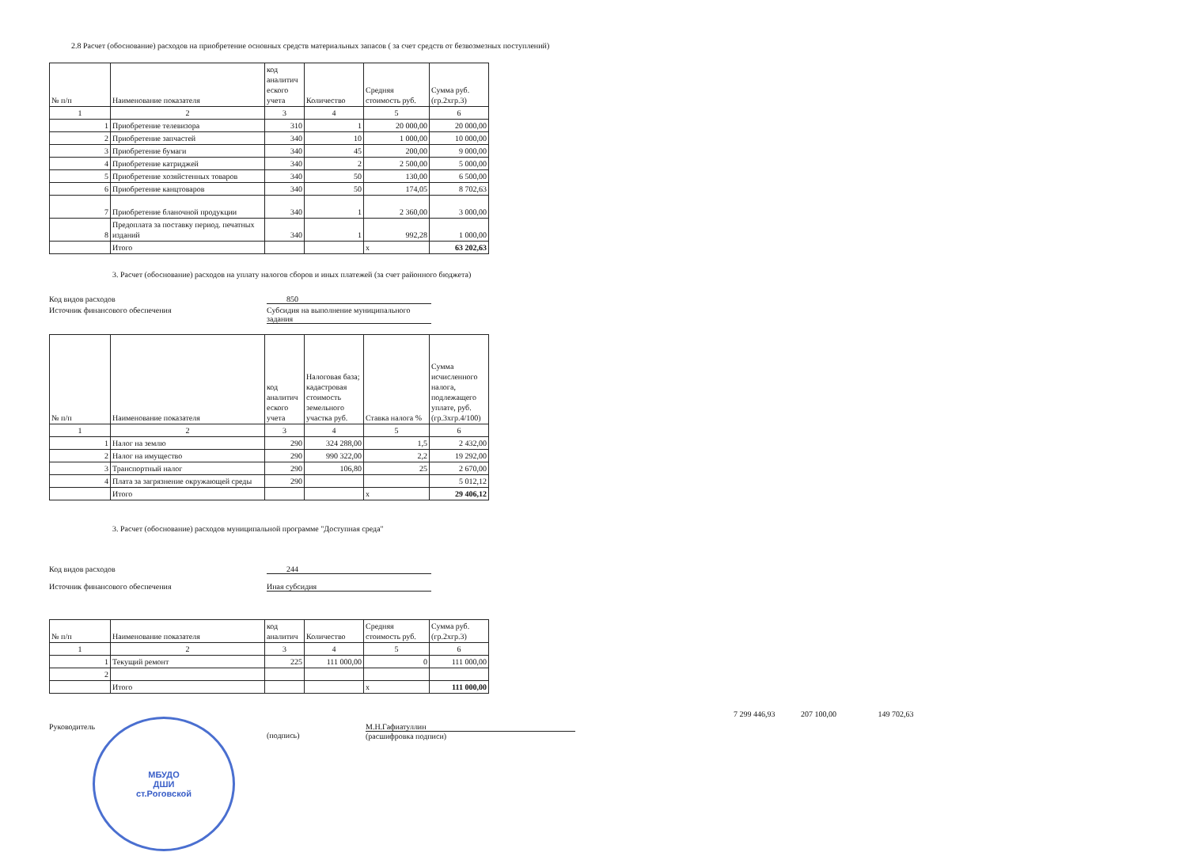2.8 Расчет (обоснование) расходов на приобретение основных средств материальных запасов ( за счет средств от безвозмезных поступлений)
| № п/п | Наименование показателя | код аналитич еского учета | Количество | Средняя стоимость руб. | Сумма руб. (гр.2хгр.3) |
| --- | --- | --- | --- | --- | --- |
| 1 | 2 | 3 | 4 | 5 | 6 |
| 1 | Приобретение телевизора | 310 | 1 | 20 000,00 | 20 000,00 |
| 2 | Приобретение запчастей | 340 | 10 | 1 000,00 | 10 000,00 |
| 3 | Приобретение бумаги | 340 | 45 | 200,00 | 9 000,00 |
| 4 | Приобретение катриджей | 340 | 2 | 2 500,00 | 5 000,00 |
| 5 | Приобретение хозяйстенных товаров | 340 | 50 | 130,00 | 6 500,00 |
| 6 | Приобретение канцтоваров | 340 | 50 | 174,05 | 8 702,63 |
| 7 | Приобретение бланочной продукции | 340 | 1 | 2 360,00 | 3 000,00 |
| 8 | Предоплата за поставку период. печатных изданий | 340 | 1 | 992,28 | 1 000,00 |
| | Итого | | | х | 63 202,63 |
3. Расчет (обоснование) расходов на уплату налогов сборов и иных платежей (за счет районного бюджета)
Код видов расходов 850
Источник финансового обеспечения Субсидия на выполнение муниципального задания
| № п/п | Наименование показателя | код аналитич еского учета | Налоговая база; кадастровая стоимость земельного участка руб. | Ставка налога % | Сумма исчисленного налога, подлежащего уплате, руб. (гр.3хгр.4/100) |
| --- | --- | --- | --- | --- | --- |
| 1 | 2 | 3 | 4 | 5 | 6 |
| 1 | Налог на землю | 290 | 324 288,00 | 1,5 | 2 432,00 |
| 2 | Налог на имущество | 290 | 990 322,00 | 2,2 | 19 292,00 |
| 3 | Транспортный налог | 290 | 106,80 | 25 | 2 670,00 |
| 4 | Плата за загрязнение окружающей среды | 290 | | | 5 012,12 |
| | Итого | | | х | 29 406,12 |
3. Расчет (обоснование) расходов муниципальной программе "Доступная среда"
Код видов расходов 244
Источник финансового обеспечения Иная субсидия
| № п/п | Наименование показателя | код аналитич | Количество | Средняя стоимость руб. | Сумма руб. (гр.2хгр.3) |
| --- | --- | --- | --- | --- | --- |
| 1 | 2 | 3 | 4 | 5 | 6 |
| 1 | Текущий ремонт | 225 | 111 000,00 | 0 | 111 000,00 |
| 2 | | | | | |
| | Итого | | | х | 111 000,00 |
Руководитель
(подпись) М.Н.Гафиатуллин
(расшифровка подписи)
7 299 446,93 207 100,00 149 702,63
МБУДО
ДШИ
ст.Роговской